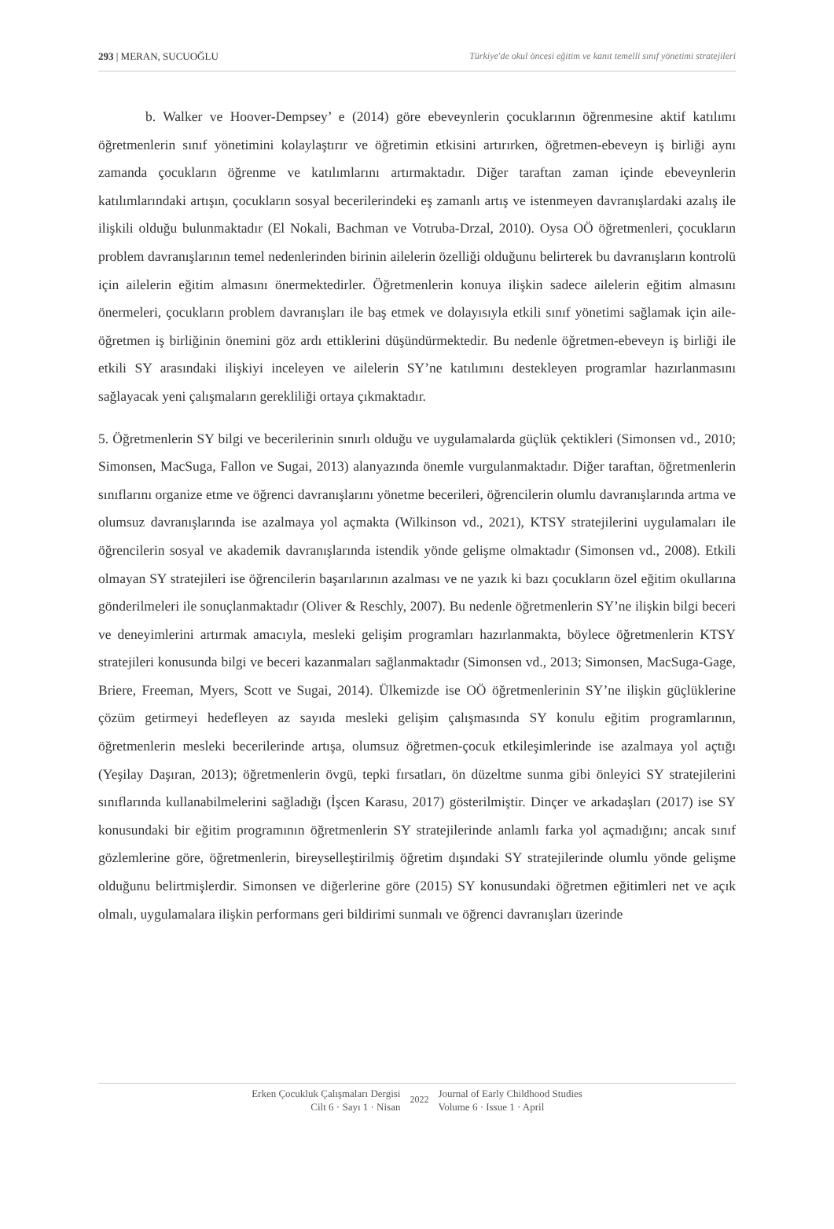293 | MERAN, SUCUOĞLU Türkiye'de okul öncesi eğitim ve kanıt temelli sınıf yönetimi stratejileri
b. Walker ve Hoover-Dempsey’ e (2014) göre ebeveynlerin çocuklarının öğrenmesine aktif katılımı öğretmenlerin sınıf yönetimini kolaylaştırır ve öğretimin etkisini artırırken, öğretmen-ebeveyn iş birliği aynı zamanda çocukların öğrenme ve katılımlarını artırmaktadır. Diğer taraftan zaman içinde ebeveynlerin katılımlarındaki artışın, çocukların sosyal becerilerindeki eş zamanlı artış ve istenmeyen davranışlardaki azalış ile ilişkili olduğu bulunmaktadır (El Nokali, Bachman ve Votruba-Drzal, 2010). Oysa OÖ öğretmenleri, çocukların problem davranışlarının temel nedenlerinden birinin ailelerin özelliği olduğunu belirterek bu davranışların kontrolü için ailelerin eğitim almasını önermektedirler. Öğretmenlerin konuya ilişkin sadece ailelerin eğitim almasını önermeleri, çocukların problem davranışları ile baş etmek ve dolayısıyla etkili sınıf yönetimi sağlamak için aile-öğretmen iş birliğinin önemini göz ardı ettiklerini düşündürmektedir. Bu nedenle öğretmen-ebeveyn iş birliği ile etkili SY arasındaki ilişkiyi inceleyen ve ailelerin SY’ne katılımını destekleyen programlar hazırlanmasını sağlayacak yeni çalışmaların gerekliliği ortaya çıkmaktadır.
5. Öğretmenlerin SY bilgi ve becerilerinin sınırlı olduğu ve uygulamalarda güçlük çektikleri (Simonsen vd., 2010; Simonsen, MacSuga, Fallon ve Sugai, 2013) alanyazında önemle vurgulanmaktadır. Diğer taraftan, öğretmenlerin sınıflarını organize etme ve öğrenci davranışlarını yönetme becerileri, öğrencilerin olumlu davranışlarında artma ve olumsuz davranışlarında ise azalmaya yol açmakta (Wilkinson vd., 2021), KTSY stratejilerini uygulamaları ile öğrencilerin sosyal ve akademik davranışlarında istendik yönde gelişme olmaktadır (Simonsen vd., 2008). Etkili olmayan SY stratejileri ise öğrencilerin başarılarının azalması ve ne yazık ki bazı çocukların özel eğitim okullarına gönderilmeleri ile sonuçlanmaktadır (Oliver & Reschly, 2007). Bu nedenle öğretmenlerin SY’ne ilişkin bilgi beceri ve deneyimlerini artırmak amacıyla, mesleki gelişim programları hazırlanmakta, böylece öğretmenlerin KTSY stratejileri konusunda bilgi ve beceri kazanmaları sağlanmaktadır (Simonsen vd., 2013; Simonsen, MacSuga-Gage, Briere, Freeman, Myers, Scott ve Sugai, 2014). Ülkemizde ise OÖ öğretmenlerinin SY’ne ilişkin güçlüklerine çözüm getirmeyi hedefleyen az sayıda mesleki gelişim çalışmasında SY konulu eğitim programlarının, öğretmenlerin mesleki becerilerinde artışa, olumsuz öğretmen-çocuk etkileşimlerinde ise azalmaya yol açtığı (Yeşilay Daşıran, 2013); öğretmenlerin övgü, tepki fırsatları, ön düzeltme sunma gibi önleyici SY stratejilerini sınıflarında kullanabilmelerini sağladığı (İşcen Karasu, 2017) gösterilmiştir. Dinçer ve arkadaşları (2017) ise SY konusundaki bir eğitim programının öğretmenlerin SY stratejilerinde anlamlı farka yol açmadığını; ancak sınıf gözlemlerine göre, öğretmenlerin, bireyselleştirilmiş öğretim dışındaki SY stratejilerinde olumlu yönde gelişme olduğunu belirtmişlerdir. Simonsen ve diğerlerine göre (2015) SY konusundaki öğretmen eğitimleri net ve açık olmalı, uygulamalara ilişkin performans geri bildirimi sunmalı ve öğrenci davranışları üzerinde
Erken Çocukluk Çalışmaları Dergisi
Cilt 6 · Sayı 1 · Nisan
2022
Journal of Early Childhood Studies
Volume 6 · Issue 1 · April